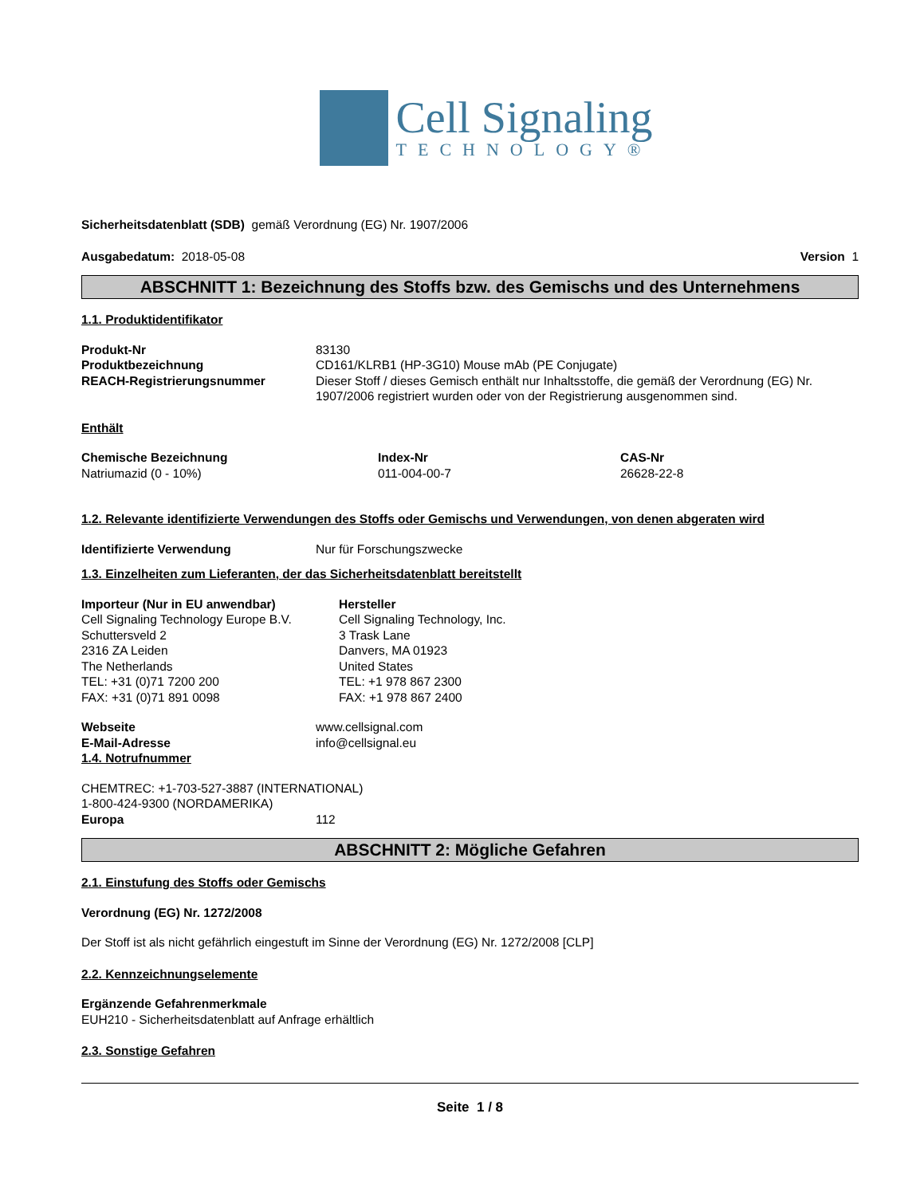Cell Signaling
TECHNOLOGY®
Sicherheitsdatenblatt (SDB) gemäß Verordnung (EG) Nr. 1907/2006
Ausgabedatum: 2018-05-08 Version 1
ABSCHNITT 1: Bezeichnung des Stoffs bzw. des Gemischs und des Unternehmens
1.1. Produktidentifikator
| Produkt-Nr | 83130 |
| Produktbezeichnung | CD161/KLRB1 (HP-3G10) Mouse mAb (PE Conjugate) |
| REACH-Registrierungsnummer | Dieser Stoff / dieses Gemisch enthält nur Inhaltsstoffe, die gemäß der Verordnung (EG) Nr. 1907/2006 registriert wurden oder von der Registrierung ausgenommen sind. |
Enthält
| Chemische Bezeichnung | Index-Nr | CAS-Nr |
| Natriumazid (0 - 10%) | 011-004-00-7 | 26628-22-8 |
1.2. Relevante identifizierte Verwendungen des Stoffs oder Gemischs und Verwendungen, von denen abgeraten wird
| Identifizierte Verwendung | Nur für Forschungszwecke |
1.3. Einzelheiten zum Lieferanten, der das Sicherheitsdatenblatt bereitstellt
| Importeur (Nur in EU anwendbar) Cell Signaling Technology Europe B.V. Schuttersveld 2 2316 ZA Leiden The Netherlands TEL: +31 (0)71 7200 200 FAX: +31 (0)71 891 0098 | Hersteller Cell Signaling Technology, Inc. 3 Trask Lane Danvers, MA 01923 United States TEL: +1 978 867 2300 FAX: +1 978 867 2400 |
| Webseite | www.cellsignal.com |
| E-Mail-Adresse | info@cellsignal.eu |
1.4. Notrufnummer
CHEMTREC: +1-703-527-3887 (INTERNATIONAL)
1-800-424-9300 (NORDAMERIKA)
| Europa | 112 |
ABSCHNITT 2: Mögliche Gefahren
2.1. Einstufung des Stoffs oder Gemischs
Verordnung (EG) Nr. 1272/2008
Der Stoff ist als nicht gefährlich eingestuft im Sinne der Verordnung (EG) Nr. 1272/2008 [CLP]
2.2. Kennzeichnungselemente
Ergänzende Gefahrenmerkmale
EUH210 - Sicherheitsdatenblatt auf Anfrage erhältlich
2.3. Sonstige Gefahren
Seite 1 / 8